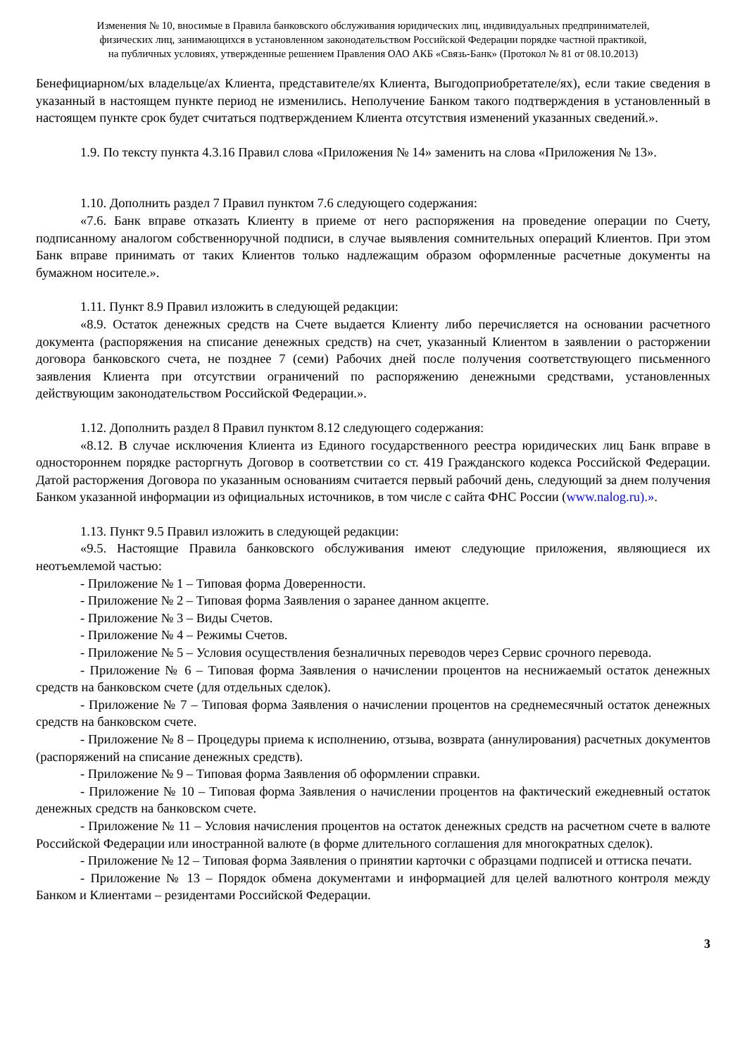Изменения № 10, вносимые в Правила банковского обслуживания юридических лиц, индивидуальных предпринимателей,
физических лиц, занимающихся в установленном законодательством Российской Федерации порядке частной практикой,
на публичных условиях, утвержденные решением Правления ОАО АКБ «Связь-Банк» (Протокол № 81 от 08.10.2013)
Бенефициарном/ых владельце/ах Клиента, представителе/ях Клиента, Выгодоприобретателе/ях), если такие сведения в указанный в настоящем пункте период не изменились. Неполучение Банком такого подтверждения в установленный в настоящем пункте срок будет считаться подтверждением Клиента отсутствия изменений указанных сведений.».
1.9. По тексту пункта 4.3.16 Правил слова «Приложения № 14» заменить на слова «Приложения № 13».
1.10. Дополнить раздел 7 Правил пунктом 7.6 следующего содержания:
«7.6. Банк вправе отказать Клиенту в приеме от него распоряжения на проведение операции по Счету, подписанному аналогом собственноручной подписи, в случае выявления сомнительных операций Клиентов. При этом Банк вправе принимать от таких Клиентов только надлежащим образом оформленные расчетные документы на бумажном носителе.».
1.11. Пункт 8.9 Правил изложить в следующей редакции:
«8.9. Остаток денежных средств на Счете выдается Клиенту либо перечисляется на основании расчетного документа (распоряжения на списание денежных средств) на счет, указанный Клиентом в заявлении о расторжении договора банковского счета, не позднее 7 (семи) Рабочих дней после получения соответствующего письменного заявления Клиента при отсутствии ограничений по распоряжению денежными средствами, установленных действующим законодательством Российской Федерации.».
1.12. Дополнить раздел 8 Правил пунктом 8.12 следующего содержания:
«8.12. В случае исключения Клиента из Единого государственного реестра юридических лиц Банк вправе в одностороннем порядке расторгнуть Договор в соответствии со ст. 419 Гражданского кодекса Российской Федерации. Датой расторжения Договора по указанным основаниям считается первый рабочий день, следующий за днем получения Банком указанной информации из официальных источников, в том числе с сайта ФНС России (www.nalog.ru).».
1.13. Пункт 9.5 Правил изложить в следующей редакции:
«9.5. Настоящие Правила банковского обслуживания имеют следующие приложения, являющиеся их неотъемлемой частью:
- Приложение № 1 – Типовая форма Доверенности.
- Приложение № 2 – Типовая форма Заявления о заранее данном акцепте.
- Приложение № 3 – Виды Счетов.
- Приложение № 4 – Режимы Счетов.
- Приложение № 5 – Условия осуществления безналичных переводов через Сервис срочного перевода.
- Приложение № 6 – Типовая форма Заявления о начислении процентов на неснижаемый остаток денежных средств на банковском счете (для отдельных сделок).
- Приложение № 7 – Типовая форма Заявления о начислении процентов на среднемесячный остаток денежных средств на банковском счете.
- Приложение № 8 – Процедуры приема к исполнению, отзыва, возврата (аннулирования) расчетных документов (распоряжений на списание денежных средств).
- Приложение № 9 – Типовая форма Заявления об оформлении справки.
- Приложение № 10 – Типовая форма Заявления о начислении процентов на фактический ежедневный остаток денежных средств на банковском счете.
- Приложение № 11 – Условия начисления процентов на остаток денежных средств на расчетном счете в валюте Российской Федерации или иностранной валюте (в форме длительного соглашения для многократных сделок).
- Приложение № 12 – Типовая форма Заявления о принятии карточки с образцами подписей и оттиска печати.
- Приложение № 13 – Порядок обмена документами и информацией для целей валютного контроля между Банком и Клиентами – резидентами Российской Федерации.
3